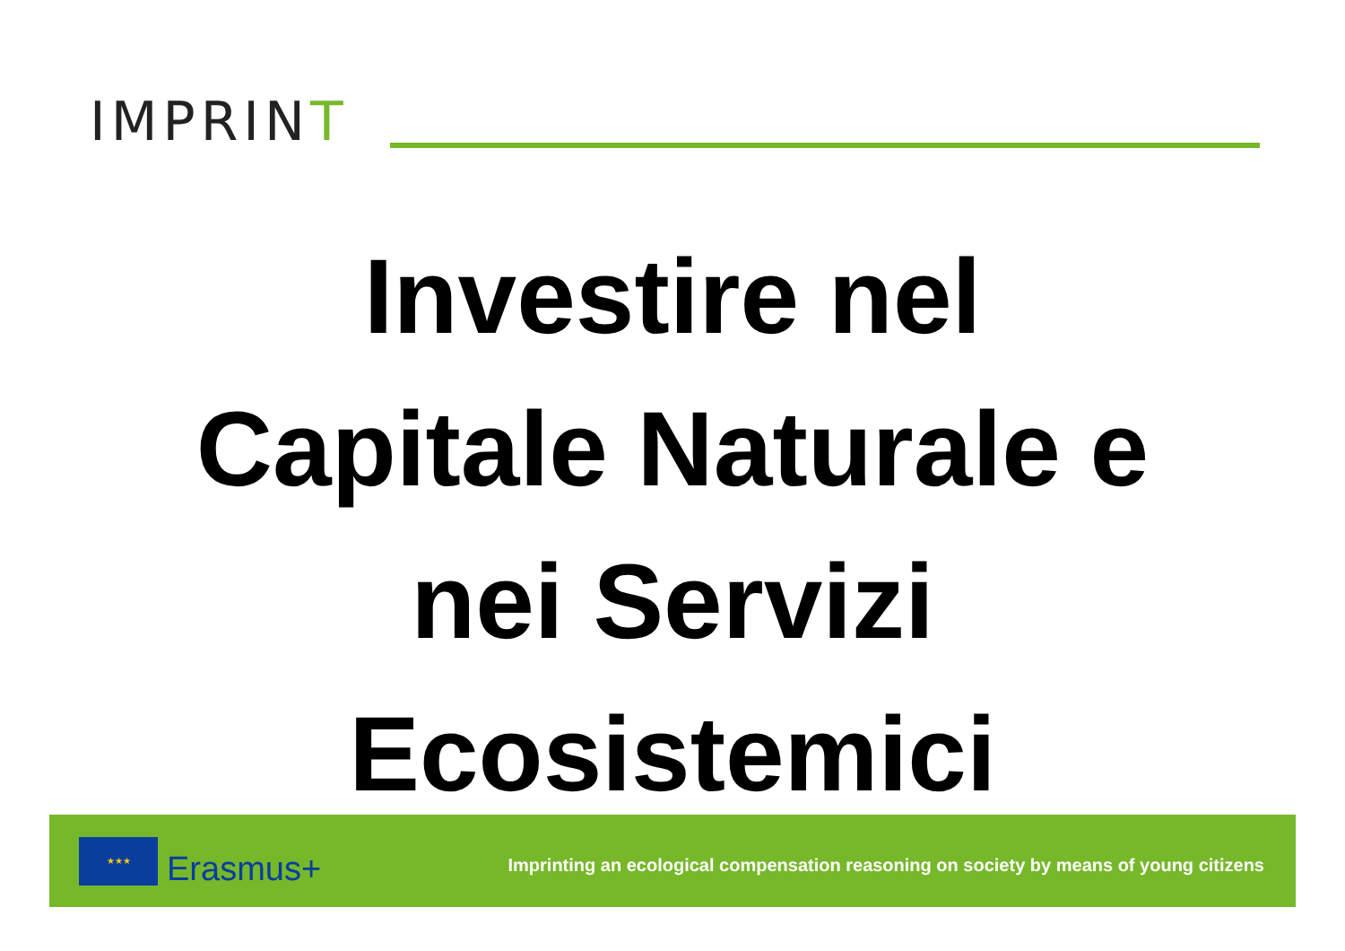IMPRINT
Investire nel
Capitale Naturale e
nei Servizi
Ecosistemici
★★★
Erasmus+
Imprinting an ecological compensation reasoning on society by means of young citizens